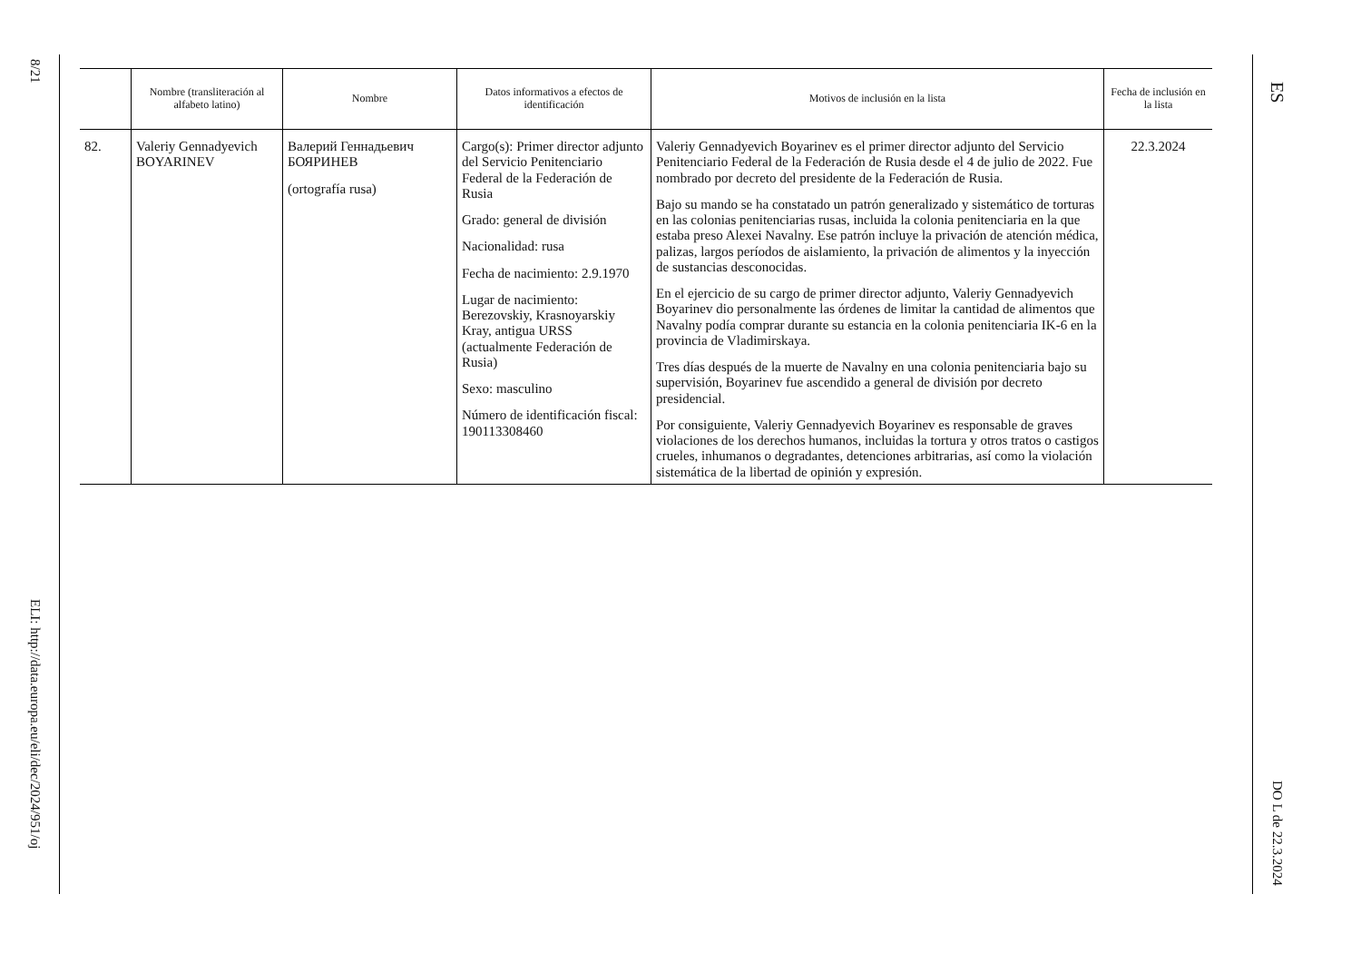8/21
ELI: http://data.europa.eu/eli/dec/2024/951/oj
| | Nombre (transliteración al alfabeto latino) | Nombre | Datos informativos a efectos de identificación | Motivos de inclusión en la lista | Fecha de inclusión en la lista |
| --- | --- | --- | --- | --- | --- |
| 82. | Valeriy Gennadyevich BOYARINEV | Валерий Геннадьевич БОЯРИНЕВ (ortografía rusa) | Cargo(s): Primer director adjunto del Servicio Penitenciario Federal de la Federación de Rusia Grado: general de división Nacionalidad: rusa Fecha de nacimiento: 2.9.1970 Lugar de nacimiento: Berezovskiy, Krasnoyarskiy Kray, antigua URSS (actualmente Federación de Rusia) Sexo: masculino Número de identificación fiscal: 190113308460 | Valeriy Gennadyevich Boyarinev es el primer director adjunto del Servicio Penitenciario Federal de la Federación de Rusia desde el 4 de julio de 2022. Fue nombrado por decreto del presidente de la Federación de Rusia. Bajo su mando se ha constatado un patrón generalizado y sistemático de torturas en las colonias penitenciarias rusas, incluida la colonia penitenciaria en la que estaba preso Alexei Navalny. Ese patrón incluye la privación de atención médica, palizas, largos períodos de aislamiento, la privación de alimentos y la inyección de sustancias desconocidas. En el ejercicio de su cargo de primer director adjunto, Valeriy Gennadyevich Boyarinev dio personalmente las órdenes de limitar la cantidad de alimentos que Navalny podía comprar durante su estancia en la colonia penitenciaria IK-6 en la provincia de Vladimirskaya. Tres días después de la muerte de Navalny en una colonia penitenciaria bajo su supervisión, Boyarinev fue ascendido a general de división por decreto presidencial. Por consiguiente, Valeriy Gennadyevich Boyarinev es responsable de graves violaciones de los derechos humanos, incluidas la tortura y otros tratos o castigos crueles, inhumanos o degradantes, detenciones arbitrarias, así como la violación sistemática de la libertad de opinión y expresión. | 22.3.2024 |
ES
DO L de 22.3.2024